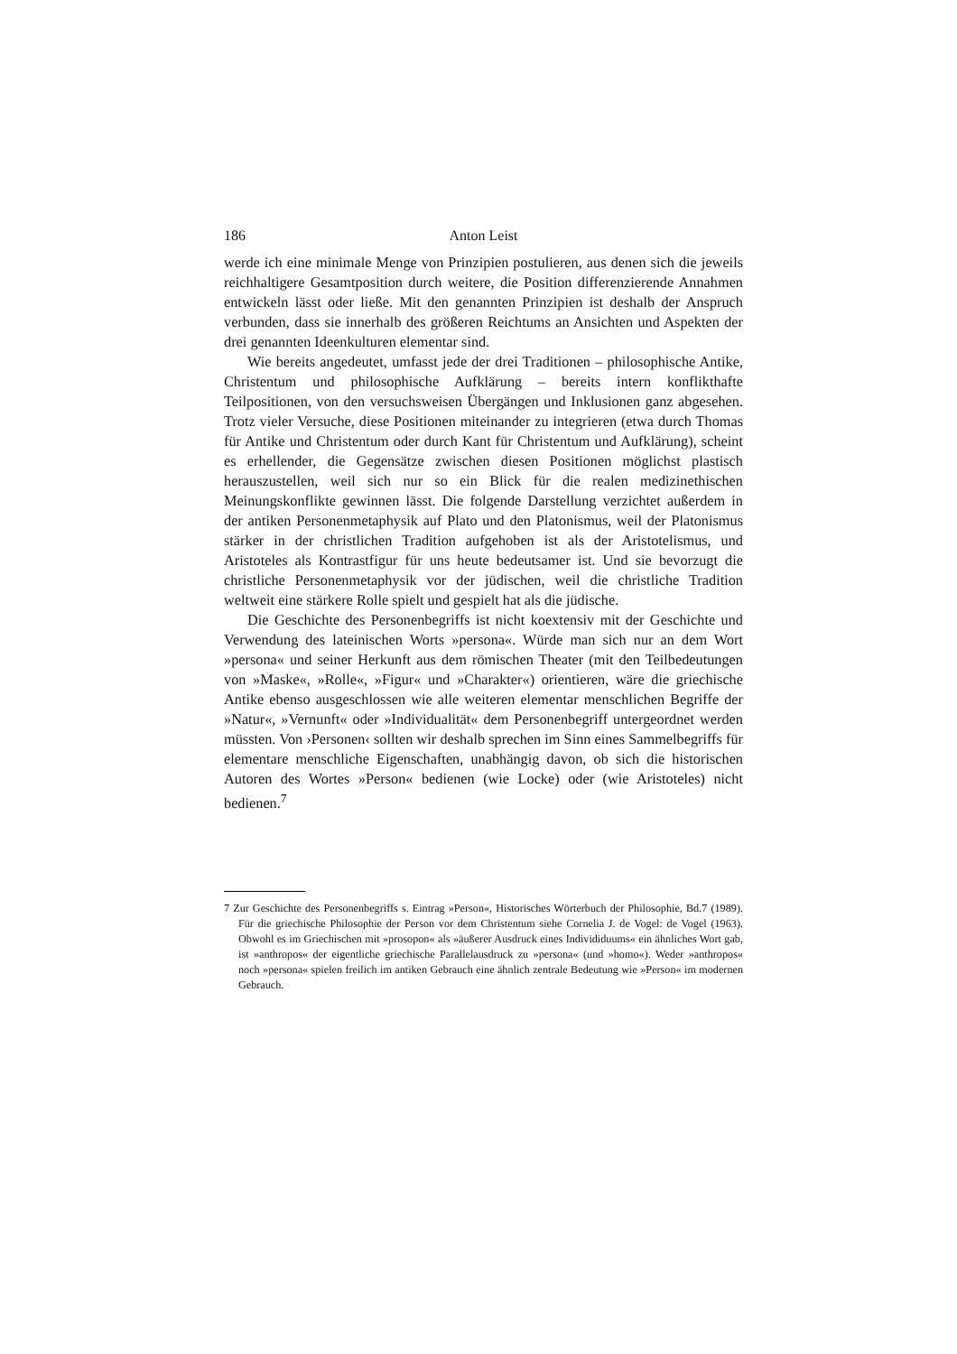186 Anton Leist
werde ich eine minimale Menge von Prinzipien postulieren, aus denen sich die jeweils reichhaltigere Gesamtposition durch weitere, die Position differenzierende Annahmen entwickeln lässt oder ließe. Mit den genannten Prinzipien ist deshalb der Anspruch verbunden, dass sie innerhalb des größeren Reichtums an Ansichten und Aspekten der drei genannten Ideenkulturen elementar sind.
Wie bereits angedeutet, umfasst jede der drei Traditionen – philosophische Antike, Christentum und philosophische Aufklärung – bereits intern konflikthafte Teilpositionen, von den versuchsweisen Übergängen und Inklusionen ganz abgesehen. Trotz vieler Versuche, diese Positionen miteinander zu integrieren (etwa durch Thomas für Antike und Christentum oder durch Kant für Christentum und Aufklärung), scheint es erhellender, die Gegensätze zwischen diesen Positionen möglichst plastisch herauszustellen, weil sich nur so ein Blick für die realen medizinethischen Meinungskonflikte gewinnen lässt. Die folgende Darstellung verzichtet außerdem in der antiken Personenmetaphysik auf Plato und den Platonismus, weil der Platonismus stärker in der christlichen Tradition aufgehoben ist als der Aristotelismus, und Aristoteles als Kontrastfigur für uns heute bedeutsamer ist. Und sie bevorzugt die christliche Personenmetaphysik vor der jüdischen, weil die christliche Tradition weltweit eine stärkere Rolle spielt und gespielt hat als die jüdische.
Die Geschichte des Personenbegriffs ist nicht koextensiv mit der Geschichte und Verwendung des lateinischen Worts »persona«. Würde man sich nur an dem Wort »persona« und seiner Herkunft aus dem römischen Theater (mit den Teilbedeutungen von »Maske«, »Rolle«, »Figur« und »Charakter«) orientieren, wäre die griechische Antike ebenso ausgeschlossen wie alle weiteren elementar menschlichen Begriffe der »Natur«, »Vernunft« oder »Individualität« dem Personenbegriff untergeordnet werden müssten. Von ›Personen‹ sollten wir deshalb sprechen im Sinn eines Sammelbegriffs für elementare menschliche Eigenschaften, unabhängig davon, ob sich die historischen Autoren des Wortes »Person« bedienen (wie Locke) oder (wie Aristoteles) nicht bedienen.<sup>7</sup>
7 Zur Geschichte des Personenbegriffs s. Eintrag »Person«, Historisches Wörterbuch der Philosophie, Bd.7 (1989). Für die griechische Philosophie der Person vor dem Christentum siehe Cornelia J. de Vogel: de Vogel (1963). Obwohl es im Griechischen mit »prosopon« als »äußerer Ausdruck eines Individiduums« ein ähnliches Wort gab, ist »anthropos« der eigentliche griechische Parallelausdruck zu »persona« (und »homo«). Weder »anthropos« noch »persona« spielen freilich im antiken Gebrauch eine ähnlich zentrale Bedeutung wie »Person« im modernen Gebrauch.